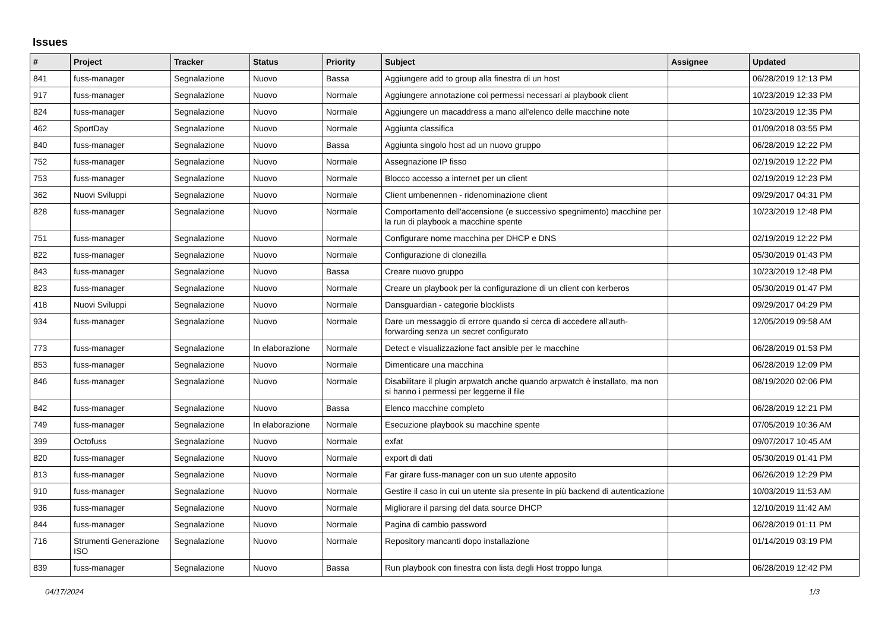Issues
| # | Project | Tracker | Status | Priority | Subject | Assignee | Updated |
| --- | --- | --- | --- | --- | --- | --- | --- |
| 841 | fuss-manager | Segnalazione | Nuovo | Bassa | Aggiungere add to group alla finestra di un host | | 06/28/2019 12:13 PM |
| 917 | fuss-manager | Segnalazione | Nuovo | Normale | Aggiungere annotazione coi permessi necessari ai playbook client | | 10/23/2019 12:33 PM |
| 824 | fuss-manager | Segnalazione | Nuovo | Normale | Aggiungere un macaddress a mano all'elenco delle macchine note | | 10/23/2019 12:35 PM |
| 462 | SportDay | Segnalazione | Nuovo | Normale | Aggiunta classifica | | 01/09/2018 03:55 PM |
| 840 | fuss-manager | Segnalazione | Nuovo | Bassa | Aggiunta singolo host ad un nuovo gruppo | | 06/28/2019 12:22 PM |
| 752 | fuss-manager | Segnalazione | Nuovo | Normale | Assegnazione IP fisso | | 02/19/2019 12:22 PM |
| 753 | fuss-manager | Segnalazione | Nuovo | Normale | Blocco accesso a internet per un client | | 02/19/2019 12:23 PM |
| 362 | Nuovi Sviluppi | Segnalazione | Nuovo | Normale | Client umbenennen - ridenominazione client | | 09/29/2017 04:31 PM |
| 828 | fuss-manager | Segnalazione | Nuovo | Normale | Comportamento dell'accensione (e successivo spegnimento) macchine per la run di playbook a macchine spente | | 10/23/2019 12:48 PM |
| 751 | fuss-manager | Segnalazione | Nuovo | Normale | Configurare nome macchina per DHCP e DNS | | 02/19/2019 12:22 PM |
| 822 | fuss-manager | Segnalazione | Nuovo | Normale | Configurazione di clonezilla | | 05/30/2019 01:43 PM |
| 843 | fuss-manager | Segnalazione | Nuovo | Bassa | Creare nuovo gruppo | | 10/23/2019 12:48 PM |
| 823 | fuss-manager | Segnalazione | Nuovo | Normale | Creare un playbook per la configurazione di un client con kerberos | | 05/30/2019 01:47 PM |
| 418 | Nuovi Sviluppi | Segnalazione | Nuovo | Normale | Dansguardian - categorie blocklists | | 09/29/2017 04:29 PM |
| 934 | fuss-manager | Segnalazione | Nuovo | Normale | Dare un messaggio di errore quando si cerca di accedere all'auth-forwarding senza un secret configurato | | 12/05/2019 09:58 AM |
| 773 | fuss-manager | Segnalazione | In elaborazione | Normale | Detect e visualizzazione fact ansible per le macchine | | 06/28/2019 01:53 PM |
| 853 | fuss-manager | Segnalazione | Nuovo | Normale | Dimenticare una macchina | | 06/28/2019 12:09 PM |
| 846 | fuss-manager | Segnalazione | Nuovo | Normale | Disabilitare il plugin arpwatch anche quando arpwatch è installato, ma non si hanno i permessi per leggerne il file | | 08/19/2020 02:06 PM |
| 842 | fuss-manager | Segnalazione | Nuovo | Bassa | Elenco macchine completo | | 06/28/2019 12:21 PM |
| 749 | fuss-manager | Segnalazione | In elaborazione | Normale | Esecuzione playbook su macchine spente | | 07/05/2019 10:36 AM |
| 399 | Octofuss | Segnalazione | Nuovo | Normale | exfat | | 09/07/2017 10:45 AM |
| 820 | fuss-manager | Segnalazione | Nuovo | Normale | export di dati | | 05/30/2019 01:41 PM |
| 813 | fuss-manager | Segnalazione | Nuovo | Normale | Far girare fuss-manager con un suo utente apposito | | 06/26/2019 12:29 PM |
| 910 | fuss-manager | Segnalazione | Nuovo | Normale | Gestire il caso in cui un utente sia presente in più backend di autenticazione | | 10/03/2019 11:53 AM |
| 936 | fuss-manager | Segnalazione | Nuovo | Normale | Migliorare il parsing del data source DHCP | | 12/10/2019 11:42 AM |
| 844 | fuss-manager | Segnalazione | Nuovo | Normale | Pagina di cambio password | | 06/28/2019 01:11 PM |
| 716 | Strumenti Generazione ISO | Segnalazione | Nuovo | Normale | Repository mancanti dopo installazione | | 01/14/2019 03:19 PM |
| 839 | fuss-manager | Segnalazione | Nuovo | Bassa | Run playbook con finestra con lista degli Host troppo lunga | | 06/28/2019 12:42 PM |
04/17/2024 1/3